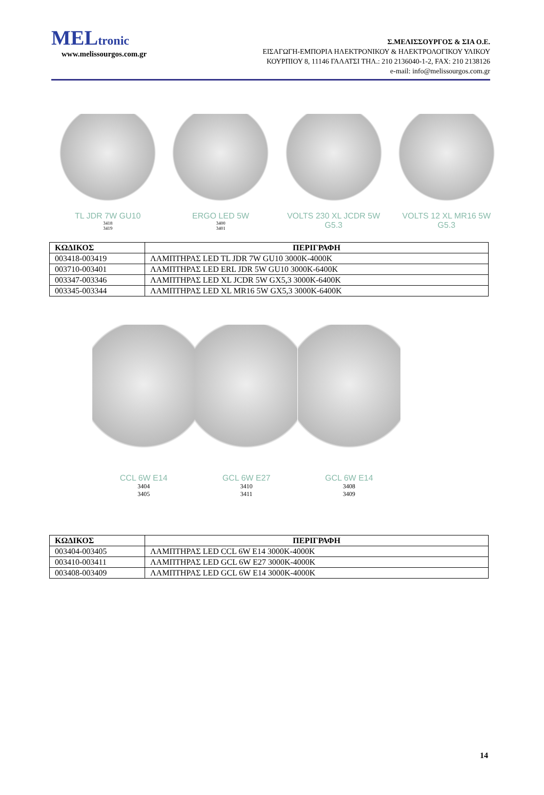MELtronic
www.melissourgos.com.gr
Σ.ΜΕΛΙΣΣΟΥΡΓΟΣ & ΣΙΑ Ο.Ε.
ΕΙΣΑΓΩΓΗ-ΕΜΠΟΡΙΑ ΗΛΕΚΤΡΟΝΙΚΟΥ & ΗΛΕΚΤΡΟΛΟΓΙΚΟΥ ΥΛΙΚΟΥ
ΚΟΥΡΠΙΟΥ 8, 11146 ΓΑΛΑΤΣΙ ΤΗΛ.: 210 2136040-1-2, FAX: 210 2138126
e-mail: info@melissourgos.com.gr
TL JDR 7W GU10
3418
3419
ERGO LED 5W
3400
3401
VOLTS 230 XL JCDR 5W G5.3
VOLTS 12 XL MR16 5W G5.3
| ΚΩΔΙΚΟΣ | ΠΕΡΙΓΡΑΦΗ |
| --- | --- |
| 003418-003419 | ΛΑΜΠΤΗΡΑΣ LED TL JDR 7W GU10 3000K-4000K |
| 003710-003401 | ΛΑΜΠΤΗΡΑΣ LED ERL JDR 5W GU10 3000K-6400K |
| 003347-003346 | ΛΑΜΠΤΗΡΑΣ LED XL JCDR 5W GX5,3 3000K-6400K |
| 003345-003344 | ΛΑΜΠΤΗΡΑΣ LED XL MR16 5W GX5,3 3000K-6400K |
CCL 6W E14
3404
3405
GCL 6W E27
3410
3411
GCL 6W E14
3408
3409
| ΚΩΔΙΚΟΣ | ΠΕΡΙΓΡΑΦΗ |
| --- | --- |
| 003404-003405 | ΛΑΜΠΤΗΡΑΣ LED CCL 6W E14 3000K-4000K |
| 003410-003411 | ΛΑΜΠΤΗΡΑΣ LED GCL 6W E27 3000K-4000K |
| 003408-003409 | ΛΑΜΠΤΗΡΑΣ LED GCL 6W E14 3000K-4000K |
14